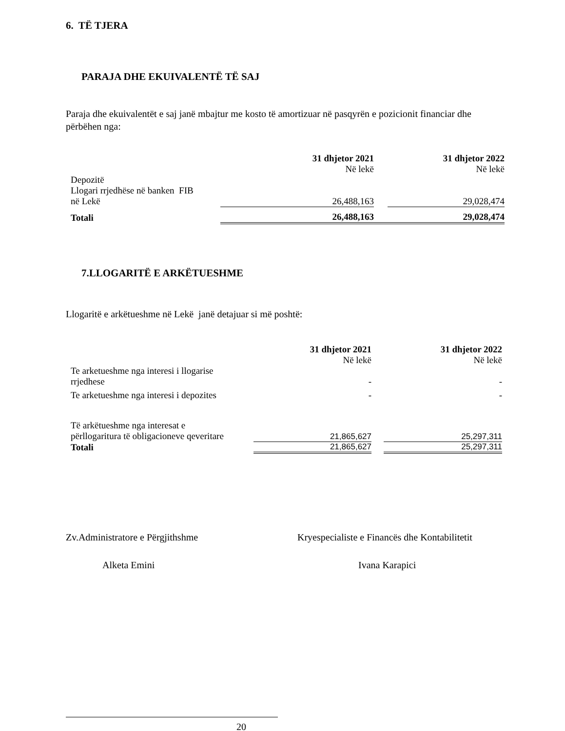6. TË TJERA
PARAJA DHE EKUIVALENTË TË SAJ
Paraja dhe ekuivalentët e saj janë mbajtur me kosto të amortizuar në pasqyrën e pozicionit financiar dhe përbëhen nga:
| | | 31 dhjetor 2021 Në lekë | | 31 dhjetor 2022 Në lekë |
| --- | --- | --- | --- | --- |
| Depozitë Llogari rrjedhëse në banken FIB në Lekë | | 26,488,163 | | 29,028,474 |
| Totali | | 26,488,163 | | 29,028,474 |
7.LLOGARITË E ARKËTUESHME
Llogaritë e arkëtueshme në Lekë janë detajuar si më poshtë:
| | 31 dhjetor 2021 Në lekë | | 31 dhjetor 2022 Në lekë |
| --- | --- | --- | --- |
| Te arketueshme nga interesi i llogarise rrjedhese | - | | - |
| Te arketueshme nga interesi i depozites | - | | - |
| Të arkëtueshme nga interesat e përllogaritura të obligacioneve qeveritare | 21,865,627 | | 25,297,311 |
| Totali | 21,865,627 | | 25,297,311 |
Zv.Administratore e Përgjithshme Kryespecialiste e Financës dhe Kontabilitetit
Alketa Emini Ivana Karapici
20